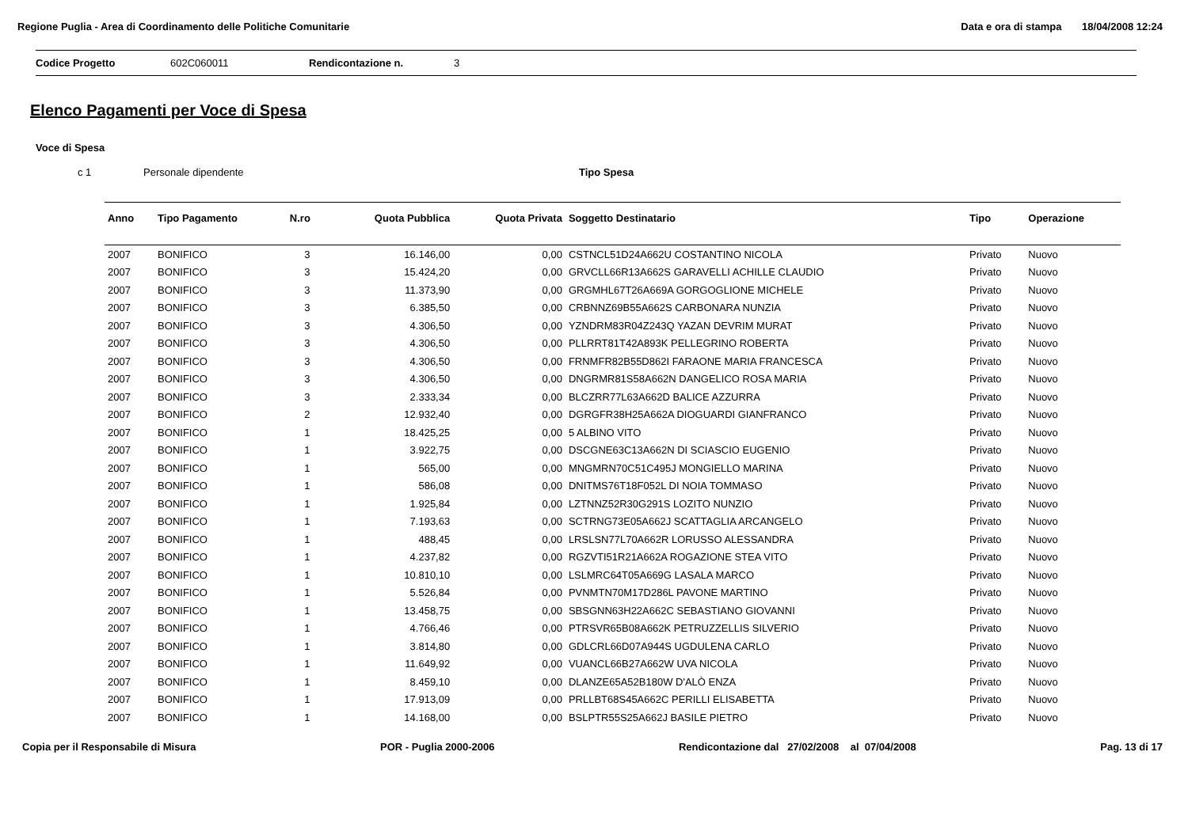Regione Puglia - Area di Coordinamento delle Politiche Comunitarie Data e ora di stampa 18/04/2008 12:24
Codice Progetto 602C060011 Rendicontazione n. 3
Elenco Pagamenti per Voce di Spesa
Voce di Spesa
c 1 Personale dipendente Tipo Spesa
| Anno | Tipo Pagamento | N.ro | Quota Pubblica | Quota Privata | Soggetto Destinatario | Tipo | Operazione |
| --- | --- | --- | --- | --- | --- | --- | --- |
| 2007 | BONIFICO | 3 | 16.146,00 | 0,00 | CSTNCL51D24A662U COSTANTINO NICOLA | Privato | Nuovo |
| 2007 | BONIFICO | 3 | 15.424,20 | 0,00 | GRVCLL66R13A662S GARAVELLI ACHILLE CLAUDIO | Privato | Nuovo |
| 2007 | BONIFICO | 3 | 11.373,90 | 0,00 | GRGMHL67T26A669A GORGOGLIONE MICHELE | Privato | Nuovo |
| 2007 | BONIFICO | 3 | 6.385,50 | 0,00 | CRBNNZ69B55A662S CARBONARA NUNZIA | Privato | Nuovo |
| 2007 | BONIFICO | 3 | 4.306,50 | 0,00 | YZNDRM83R04Z243Q YAZAN DEVRIM MURAT | Privato | Nuovo |
| 2007 | BONIFICO | 3 | 4.306,50 | 0,00 | PLLRRT81T42A893K PELLEGRINO ROBERTA | Privato | Nuovo |
| 2007 | BONIFICO | 3 | 4.306,50 | 0,00 | FRNMFR82B55D862I FARAONE MARIA FRANCESCA | Privato | Nuovo |
| 2007 | BONIFICO | 3 | 4.306,50 | 0,00 | DNGRMR81S58A662N DANGELICO ROSA MARIA | Privato | Nuovo |
| 2007 | BONIFICO | 3 | 2.333,34 | 0,00 | BLCZRR77L63A662D BALICE AZZURRA | Privato | Nuovo |
| 2007 | BONIFICO | 2 | 12.932,40 | 0,00 | DGRGFR38H25A662A DIOGUARDI GIANFRANCO | Privato | Nuovo |
| 2007 | BONIFICO | 1 | 18.425,25 | 0,00 | 5 ALBINO VITO | Privato | Nuovo |
| 2007 | BONIFICO | 1 | 3.922,75 | 0,00 | DSCGNE63C13A662N DI SCIASCIO EUGENIO | Privato | Nuovo |
| 2007 | BONIFICO | 1 | 565,00 | 0,00 | MNGMRN70C51C495J MONGIELLO MARINA | Privato | Nuovo |
| 2007 | BONIFICO | 1 | 586,08 | 0,00 | DNITMS76T18F052L DI NOIA TOMMASO | Privato | Nuovo |
| 2007 | BONIFICO | 1 | 1.925,84 | 0,00 | LZTNNZ52R30G291S LOZITO NUNZIO | Privato | Nuovo |
| 2007 | BONIFICO | 1 | 7.193,63 | 0,00 | SCTRNG73E05A662J SCATTAGLIA ARCANGELO | Privato | Nuovo |
| 2007 | BONIFICO | 1 | 488,45 | 0,00 | LRSLSN77L70A662R LORUSSO ALESSANDRA | Privato | Nuovo |
| 2007 | BONIFICO | 1 | 4.237,82 | 0,00 | RGZVTI51R21A662A ROGAZIONE STEA VITO | Privato | Nuovo |
| 2007 | BONIFICO | 1 | 10.810,10 | 0,00 | LSLMRC64T05A669G LASALA MARCO | Privato | Nuovo |
| 2007 | BONIFICO | 1 | 5.526,84 | 0,00 | PVNMTN70M17D286L PAVONE MARTINO | Privato | Nuovo |
| 2007 | BONIFICO | 1 | 13.458,75 | 0,00 | SBSGNN63H22A662C SEBASTIANO GIOVANNI | Privato | Nuovo |
| 2007 | BONIFICO | 1 | 4.766,46 | 0,00 | PTRSVR65B08A662K PETRUZZELLIS SILVERIO | Privato | Nuovo |
| 2007 | BONIFICO | 1 | 3.814,80 | 0,00 | GDLCRL66D07A944S UGDULENA CARLO | Privato | Nuovo |
| 2007 | BONIFICO | 1 | 11.649,92 | 0,00 | VUANCL66B27A662W UVA NICOLA | Privato | Nuovo |
| 2007 | BONIFICO | 1 | 8.459,10 | 0,00 | DLANZE65A52B180W D'ALÒ ENZA | Privato | Nuovo |
| 2007 | BONIFICO | 1 | 17.913,09 | 0,00 | PRLLBT68S45A662C PERILLI ELISABETTA | Privato | Nuovo |
| 2007 | BONIFICO | 1 | 14.168,00 | 0,00 | BSLPTR55S25A662J BASILE PIETRO | Privato | Nuovo |
Copia per il Responsabile di Misura POR - Puglia 2000-2006 Rendicontazione dal 27/02/2008 al 07/04/2008 Pag. 13 di 17